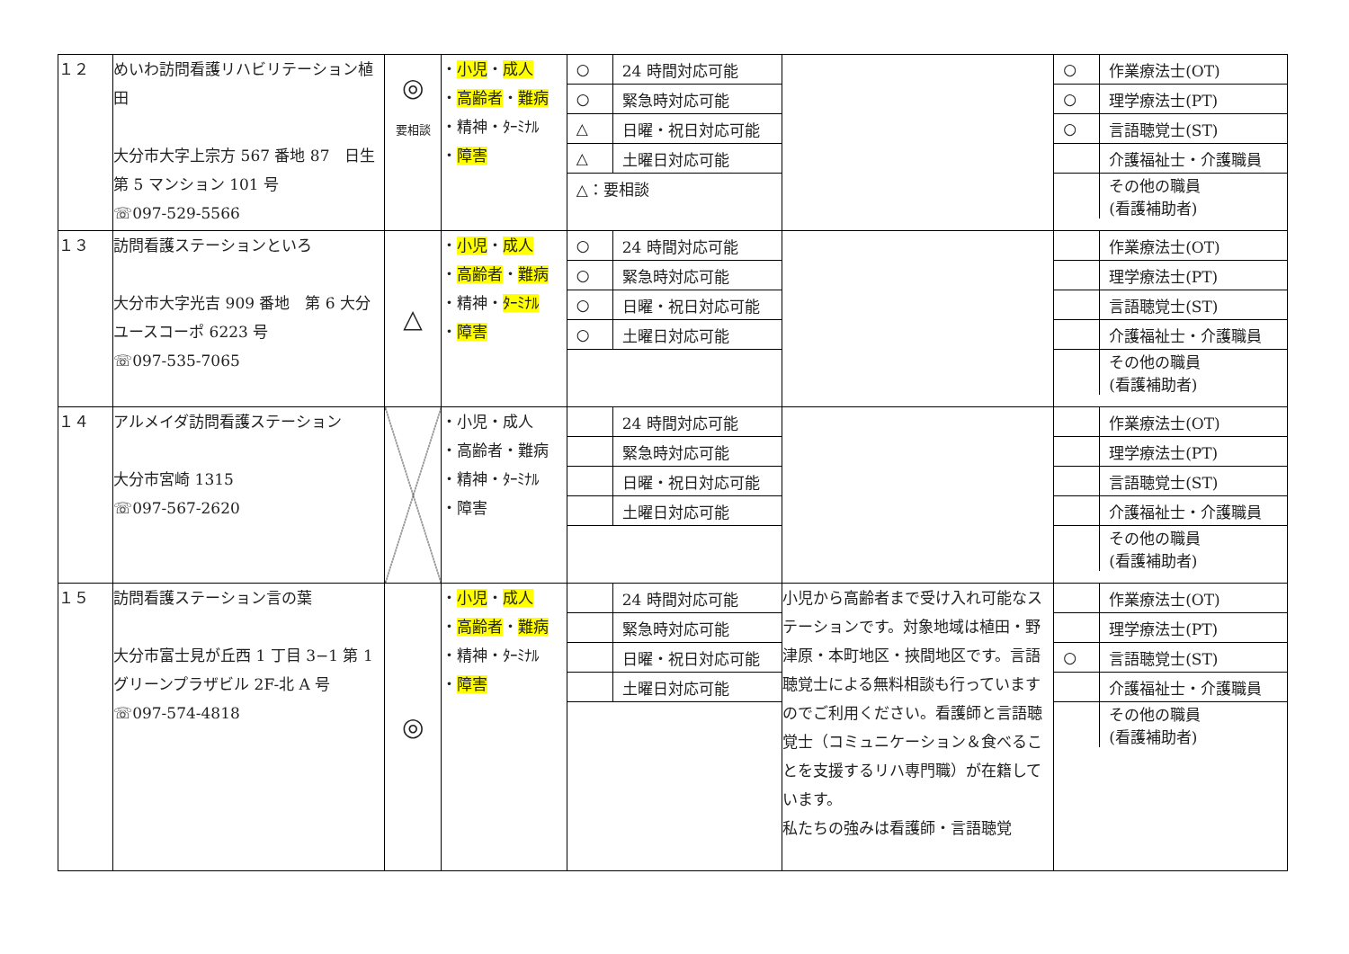| １２ | めいわ訪問看護リハビリテーション植田 大分市大字上宗方 567 番地 87 日生第 5 マンション 101 号 ☏097-529-5566 | ◎ 要相談 | ・ 小児 ・ 成人 ・ 高齢者 ・ 難病 ・精神・ﾀｰﾐﾅﾙ ・ 障害 | / ○ / 24 時間対応可能 / / ○ / 緊急時対応可能 / / △ / 日曜・祝日対応可能 / / △ / 土曜日対応可能 / / △：要相談 / / | | / ○ / 作業療法士(OT) / / ○ / 理学療法士(PT) / / ○ / 言語聴覚士(ST) / / / 介護福祉士・介護職員 / / / その他の職員 (看護補助者) / |
| １３ | 訪問看護ステーションといろ 大分市大字光吉 909 番地 第 6 大分ユースコーポ 6223 号 ☏097-535-7065 | △ | ・ 小児 ・ 成人 ・ 高齢者 ・ 難病 ・精神・ ﾀｰﾐﾅﾙ ・ 障害 | / ○ / 24 時間対応可能 / / ○ / 緊急時対応可能 / / ○ / 日曜・祝日対応可能 / / ○ / 土曜日対応可能 / | | / / 作業療法士(OT) / / / 理学療法士(PT) / / / 言語聴覚士(ST) / / / 介護福祉士・介護職員 / / / その他の職員 (看護補助者) / |
| １４ | アルメイダ訪問看護ステーション 大分市宮崎 1315 ☏097-567-2620 | | ・小児・成人 ・高齢者・難病 ・精神・ﾀｰﾐﾅﾙ ・障害 | / / 24 時間対応可能 / / / 緊急時対応可能 / / / 日曜・祝日対応可能 / / / 土曜日対応可能 / | | / / 作業療法士(OT) / / / 理学療法士(PT) / / / 言語聴覚士(ST) / / / 介護福祉士・介護職員 / / / その他の職員 (看護補助者) / |
| １５ | 訪問看護ステーション言の葉 大分市富士見が丘西 1 丁目 3−1 第 1 グリーンプラザビル 2F-北 A 号 ☏097-574-4818 | ◎ | ・ 小児 ・ 成人 ・ 高齢者 ・ 難病 ・精神・ﾀｰﾐﾅﾙ ・ 障害 | / / 24 時間対応可能 / / / 緊急時対応可能 / / / 日曜・祝日対応可能 / / / 土曜日対応可能 / | 小児から高齢者まで受け入れ可能なステーションです。対象地域は植田・野津原・本町地区・挾間地区です。言語聴覚士による無料相談も行っていますのでご利用ください。看護師と言語聴覚士（コミュニケーション＆食べることを支援するリハ専門職）が在籍しています。 私たちの強みは看護師・言語聴覚 | / / 作業療法士(OT) / / / 理学療法士(PT) / / ○ / 言語聴覚士(ST) / / / 介護福祉士・介護職員 / / / その他の職員 (看護補助者) / |